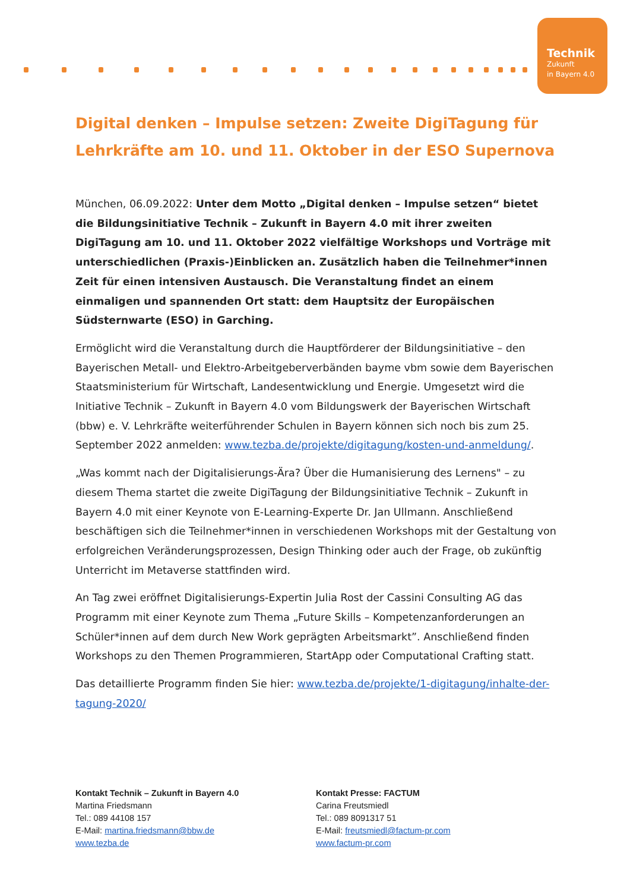Technik
Zukunft
in Bayern 4.0
Digital denken – Impulse setzen: Zweite DigiTagung für Lehrkräfte am 10. und 11. Oktober in der ESO Supernova
München, 06.09.2022: Unter dem Motto „Digital denken – Impulse setzen“ bietet die Bildungsinitiative Technik – Zukunft in Bayern 4.0 mit ihrer zweiten DigiTagung am 10. und 11. Oktober 2022 vielfältige Workshops und Vorträge mit unterschiedlichen (Praxis-)Einblicken an. Zusätzlich haben die Teilnehmer*innen Zeit für einen intensiven Austausch. Die Veranstaltung findet an einem einmaligen und spannenden Ort statt: dem Hauptsitz der Europäischen Südsternwarte (ESO) in Garching.
Ermöglicht wird die Veranstaltung durch die Hauptförderer der Bildungsinitiative – den Bayerischen Metall- und Elektro-Arbeitgeberverbänden bayme vbm sowie dem Bayerischen Staatsministerium für Wirtschaft, Landesentwicklung und Energie. Umgesetzt wird die Initiative Technik – Zukunft in Bayern 4.0 vom Bildungswerk der Bayerischen Wirtschaft (bbw) e. V. Lehrkräfte weiterführender Schulen in Bayern können sich noch bis zum 25. September 2022 anmelden: www.tezba.de/projekte/digitagung/kosten-und-anmeldung/.
„Was kommt nach der Digitalisierungs-Ära? Über die Humanisierung des Lernens" – zu diesem Thema startet die zweite DigiTagung der Bildungsinitiative Technik – Zukunft in Bayern 4.0 mit einer Keynote von E-Learning-Experte Dr. Jan Ullmann. Anschließend beschäftigen sich die Teilnehmer*innen in verschiedenen Workshops mit der Gestaltung von erfolgreichen Veränderungsprozessen, Design Thinking oder auch der Frage, ob zukünftig Unterricht im Metaverse stattfinden wird.
An Tag zwei eröffnet Digitalisierungs-Expertin Julia Rost der Cassini Consulting AG das Programm mit einer Keynote zum Thema „Future Skills – Kompetenzanforderungen an Schüler*innen auf dem durch New Work geprägten Arbeitsmarkt”. Anschließend finden Workshops zu den Themen Programmieren, StartApp oder Computational Crafting statt.
Das detaillierte Programm finden Sie hier: www.tezba.de/projekte/1-digitagung/inhalte-der-tagung-2020/
Kontakt Technik – Zukunft in Bayern 4.0
Martina Friedsmann
Tel.: 089 44108 157
E-Mail: martina.friedsmann@bbw.de
www.tezba.de
Kontakt Presse: FACTUM
Carina Freutsmiedl
Tel.: 089 8091317 51
E-Mail: freutsmiedl@factum-pr.com
www.factum-pr.com